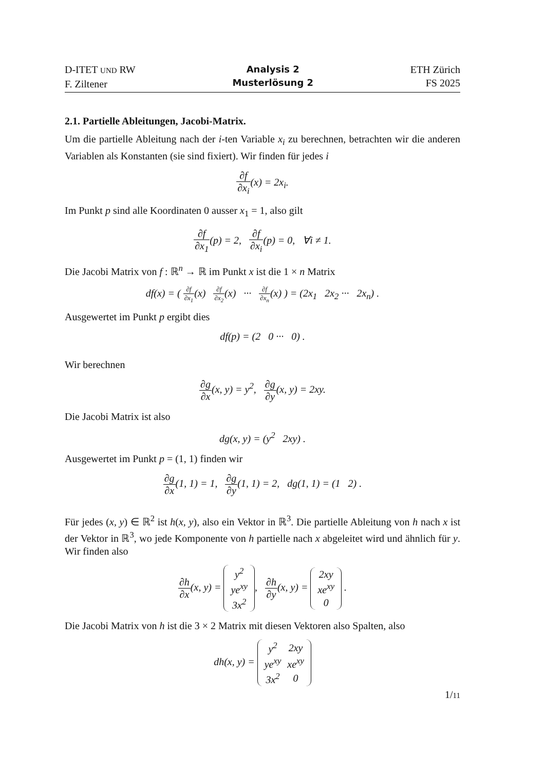D-ITET UND RW
F. Ziltener
Analysis 2
Musterlösung 2
ETH Zürich
FS 2025
2.1. Partielle Ableitungen, Jacobi-Matrix.
Um die partielle Ableitung nach der i-ten Variable x<sub>i</sub> zu berechnen, betrachten wir die anderen Variablen als Konstanten (sie sind fixiert). Wir finden für jedes i
∂f ∂x<sub>i</sub>(x) = 2x<sub>i</sub>.
Im Punkt p sind alle Koordinaten 0 ausser x<sub>1</sub> = 1, also gilt
∂f ∂x<sub>1</sub>(p) = 2, ∂f ∂x<sub>i</sub>(p) = 0, ∀i ≠ 1.
Die Jacobi Matrix von f : ℝ<sup>n</sup> → ℝ im Punkt x ist die 1 × n Matrix
df(x) = ( ∂f ∂x<sub>1</sub>(x) ∂f ∂x<sub>2</sub>(x) ··· ∂f ∂x<sub>n</sub>(x) ) = (2x<sub>1</sub> 2x<sub>2</sub> ··· 2x<sub>n</sub>) .
Ausgewertet im Punkt p ergibt dies
df(p) = (2 0 ··· 0) .
Wir berechnen
∂g ∂x(x, y) = y<sup>2</sup>, ∂g ∂y(x, y) = 2xy.
Die Jacobi Matrix ist also
dg(x, y) = (y<sup>2</sup> 2xy) .
Ausgewertet im Punkt p = (1, 1) finden wir
∂g ∂x(1, 1) = 1, ∂g ∂y(1, 1) = 2, dg(1, 1) = (1 2) .
Für jedes (x, y) ∈ ℝ<sup>2</sup> ist h(x, y), also ein Vektor in ℝ<sup>3</sup>. Die partielle Ableitung von h nach x ist der Vektor in ℝ<sup>3</sup>, wo jede Komponente von h partielle nach x abgeleitet wird und ähnlich für y. Wir finden also
∂h ∂x(x, y) =
| y<sup>2</sup> |
| ye<sup>xy</sup> |
| 3x<sup>2</sup> |
, ∂h ∂y(x, y) =
| 2xy |
| xe<sup>xy</sup> |
| 0 |
.
Die Jacobi Matrix von h ist die 3 × 2 Matrix mit diesen Vektoren also Spalten, also
dh(x, y) =
| y<sup>2</sup> | 2xy |
| ye<sup>xy</sup> | xe<sup>xy</sup> |
| 3x<sup>2</sup> | 0 |
1/11